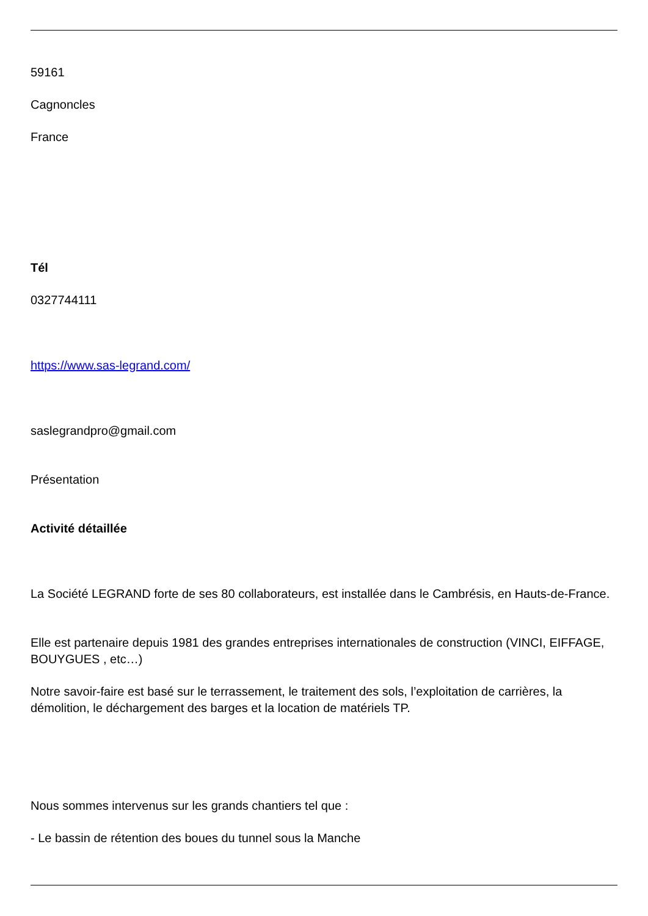59161
Cagnoncles
France
Tél
0327744111
https://www.sas-legrand.com/
saslegrandpro@gmail.com
Présentation
Activité détaillée
La Société LEGRAND forte de ses 80 collaborateurs, est installée dans le Cambrésis, en Hauts-de-France.
Elle est partenaire depuis 1981 des grandes entreprises internationales de construction (VINCI, EIFFAGE, BOUYGUES , etc…)
Notre savoir-faire est basé sur le terrassement, le traitement des sols, l’exploitation de carrières, la démolition, le déchargement des barges et la location de matériels TP.
Nous sommes intervenus sur les grands chantiers tel que :
- Le bassin de rétention des boues du tunnel sous la Manche